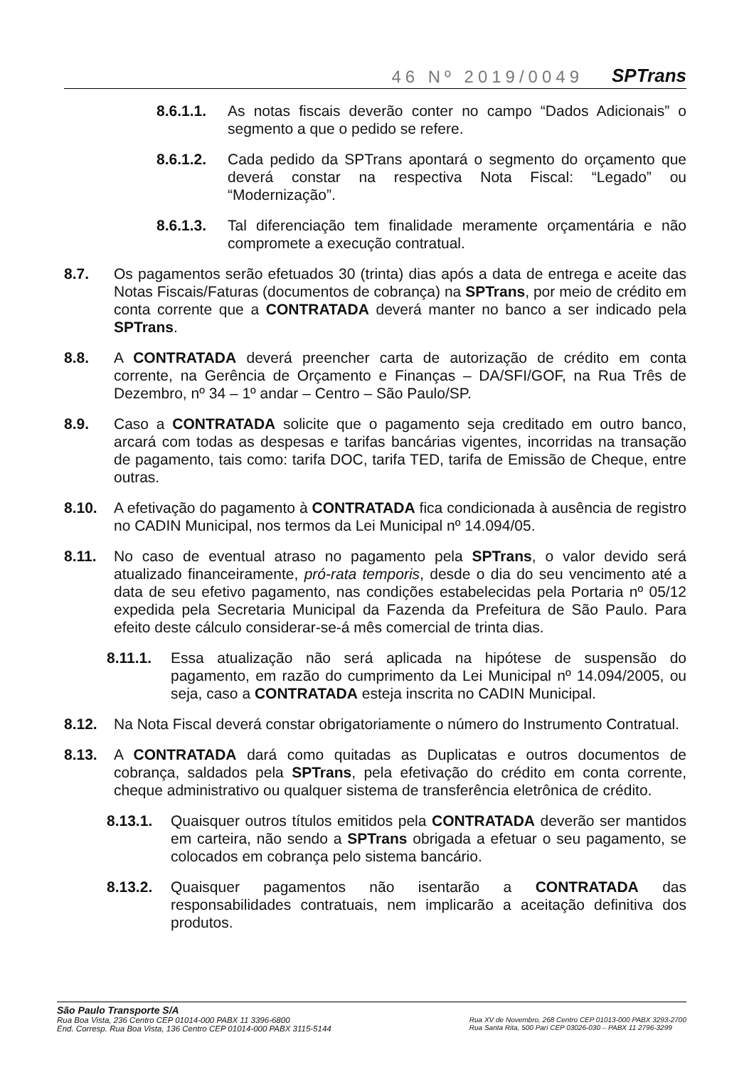46 Nº 2019/0049 SPTrans
8.6.1.1. As notas fiscais deverão conter no campo “Dados Adicionais” o segmento a que o pedido se refere.
8.6.1.2. Cada pedido da SPTrans apontará o segmento do orçamento que deverá constar na respectiva Nota Fiscal: “Legado” ou “Modernização”.
8.6.1.3. Tal diferenciação tem finalidade meramente orçamentária e não compromete a execução contratual.
8.7. Os pagamentos serão efetuados 30 (trinta) dias após a data de entrega e aceite das Notas Fiscais/Faturas (documentos de cobrança) na SPTrans, por meio de crédito em conta corrente que a CONTRATADA deverá manter no banco a ser indicado pela SPTrans.
8.8. A CONTRATADA deverá preencher carta de autorização de crédito em conta corrente, na Gerência de Orçamento e Finanças – DA/SFI/GOF, na Rua Três de Dezembro, nº 34 – 1º andar – Centro – São Paulo/SP.
8.9. Caso a CONTRATADA solicite que o pagamento seja creditado em outro banco, arcará com todas as despesas e tarifas bancárias vigentes, incorridas na transação de pagamento, tais como: tarifa DOC, tarifa TED, tarifa de Emissão de Cheque, entre outras.
8.10. A efetivação do pagamento à CONTRATADA fica condicionada à ausência de registro no CADIN Municipal, nos termos da Lei Municipal nº 14.094/05.
8.11. No caso de eventual atraso no pagamento pela SPTrans, o valor devido será atualizado financeiramente, pró-rata temporis, desde o dia do seu vencimento até a data de seu efetivo pagamento, nas condições estabelecidas pela Portaria nº 05/12 expedida pela Secretaria Municipal da Fazenda da Prefeitura de São Paulo. Para efeito deste cálculo considerar-se-á mês comercial de trinta dias.
8.11.1. Essa atualização não será aplicada na hipótese de suspensão do pagamento, em razão do cumprimento da Lei Municipal nº 14.094/2005, ou seja, caso a CONTRATADA esteja inscrita no CADIN Municipal.
8.12. Na Nota Fiscal deverá constar obrigatoriamente o número do Instrumento Contratual.
8.13. A CONTRATADA dará como quitadas as Duplicatas e outros documentos de cobrança, saldados pela SPTrans, pela efetivação do crédito em conta corrente, cheque administrativo ou qualquer sistema de transferência eletrônica de crédito.
8.13.1. Quaisquer outros títulos emitidos pela CONTRATADA deverão ser mantidos em carteira, não sendo a SPTrans obrigada a efetuar o seu pagamento, se colocados em cobrança pelo sistema bancário.
8.13.2. Quaisquer pagamentos não isentarão a CONTRATADA das responsabilidades contratuais, nem implicarão a aceitação definitiva dos produtos.
São Paulo Transporte S/A
Rua Boa Vista, 236 Centro CEP 01014-000 PABX 11 3396-6800
End. Corresp. Rua Boa Vista, 136 Centro CEP 01014-000 PABX 3115-5144
Rua XV de Novembro, 268 Centro CEP 01013-000 PABX 3293-2700
Rua Santa Rita, 500 Pari CEP 03026-030 – PABX 11 2796-3299